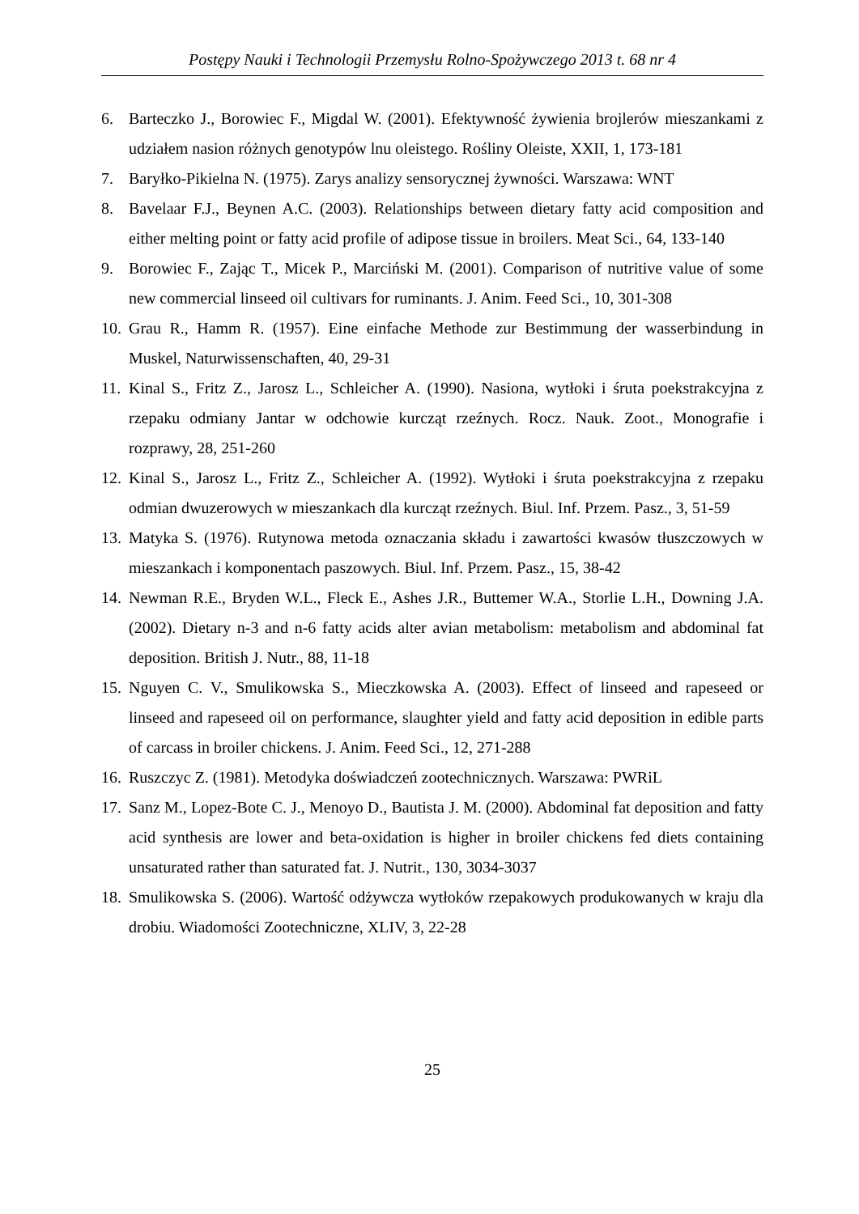Postępy Nauki i Technologii Przemysłu Rolno-Spożywczego 2013 t. 68 nr 4
6. Barteczko J., Borowiec F., Migdal W. (2001). Efektywność żywienia brojlerów mieszankami z udziałem nasion różnych genotypów lnu oleistego. Rośliny Oleiste, XXII, 1, 173-181
7. Baryłko-Pikielna N. (1975). Zarys analizy sensorycznej żywności. Warszawa: WNT
8. Bavelaar F.J., Beynen A.C. (2003). Relationships between dietary fatty acid composition and either melting point or fatty acid profile of adipose tissue in broilers. Meat Sci., 64, 133-140
9. Borowiec F., Zając T., Micek P., Marciński M. (2001). Comparison of nutritive value of some new commercial linseed oil cultivars for ruminants. J. Anim. Feed Sci., 10, 301-308
10. Grau R., Hamm R. (1957). Eine einfache Methode zur Bestimmung der wasserbindung in Muskel, Naturwissenschaften, 40, 29-31
11. Kinal S., Fritz Z., Jarosz L., Schleicher A. (1990). Nasiona, wytłoki i śruta poekstrakcyjna z rzepaku odmiany Jantar w odchowie kurcząt rzeźnych. Rocz. Nauk. Zoot., Monografie i rozprawy, 28, 251-260
12. Kinal S., Jarosz L., Fritz Z., Schleicher A. (1992). Wytłoki i śruta poekstrakcyjna z rzepaku odmian dwuzerowych w mieszankach dla kurcząt rzeźnych. Biul. Inf. Przem. Pasz., 3, 51-59
13. Matyka S. (1976). Rutynowa metoda oznaczania składu i zawartości kwasów tłuszczowych w mieszankach i komponentach paszowych. Biul. Inf. Przem. Pasz., 15, 38-42
14. Newman R.E., Bryden W.L., Fleck E., Ashes J.R., Buttemer W.A., Storlie L.H., Downing J.A. (2002). Dietary n-3 and n-6 fatty acids alter avian metabolism: metabolism and abdominal fat deposition. British J. Nutr., 88, 11-18
15. Nguyen C. V., Smulikowska S., Mieczkowska A. (2003). Effect of linseed and rapeseed or linseed and rapeseed oil on performance, slaughter yield and fatty acid deposition in edible parts of carcass in broiler chickens. J. Anim. Feed Sci., 12, 271-288
16. Ruszczyc Z. (1981). Metodyka doświadczeń zootechnicznych. Warszawa: PWRiL
17. Sanz M., Lopez-Bote C. J., Menoyo D., Bautista J. M. (2000). Abdominal fat deposition and fatty acid synthesis are lower and beta-oxidation is higher in broiler chickens fed diets containing unsaturated rather than saturated fat. J. Nutrit., 130, 3034-3037
18. Smulikowska S. (2006). Wartość odżywcza wytłoków rzepakowych produkowanych w kraju dla drobiu. Wiadomości Zootechniczne, XLIV, 3, 22-28
25